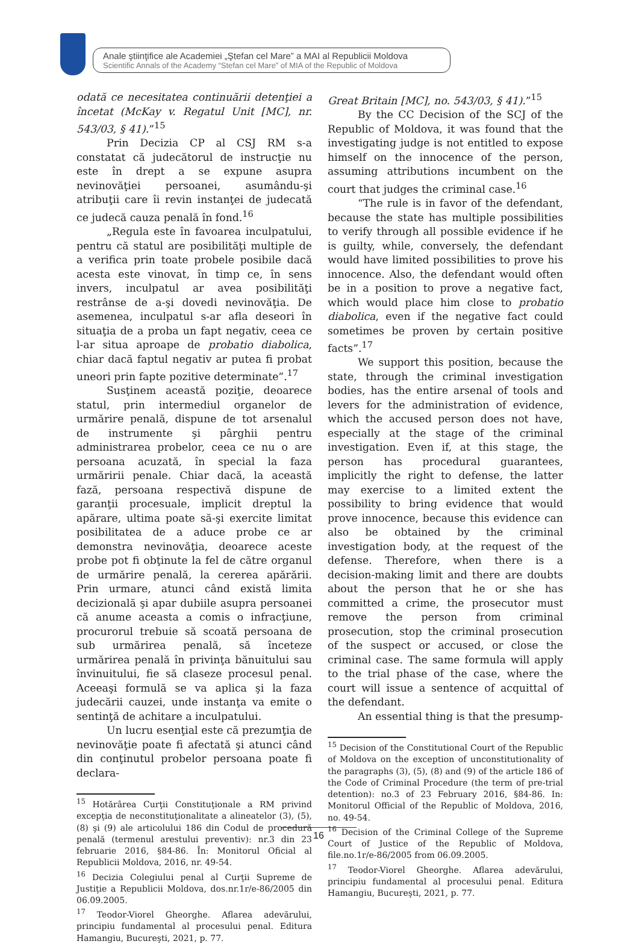Anale ştiinţifice ale Academiei „Ştefan cel Mare” a MAI al Republicii Moldova
Scientific Annals of the Academy “Stefan cel Mare” of MIA of the Republic of Moldova
odată ce necesitatea continuării detenţiei a încetat (McKay v. Regatul Unit [MC], nr. 543/03, § 41).”<sup>15</sup>
Prin Decizia CP al CSJ RM s-a constatat că judecătorul de instrucţie nu este în drept a se expune asupra nevinovăţiei persoanei, asumându-şi atribuţii care îi revin instanţei de judecată ce judecă cauza penală în fond.<sup>16</sup>
„Regula este în favoarea inculpatului, pentru că statul are posibilităţi multiple de a verifica prin toate probele posibile dacă acesta este vinovat, în timp ce, în sens invers, inculpatul ar avea posibilităţi restrânse de a-şi dovedi nevinovăţia. De asemenea, inculpatul s-ar afla deseori în situaţia de a proba un fapt negativ, ceea ce l-ar situa aproape de probatio diabolica, chiar dacă faptul negativ ar putea fi probat uneori prin fapte pozitive determinate”.<sup>17</sup>
Susţinem această poziţie, deoarece statul, prin intermediul organelor de urmărire penală, dispune de tot arsenalul de instrumente şi pârghii pentru administrarea probelor, ceea ce nu o are persoana acuzată, în special la faza urmăririi penale. Chiar dacă, la această fază, persoana respectivă dispune de garanţii procesuale, implicit dreptul la apărare, ultima poate să-şi exercite limitat posibilitatea de a aduce probe ce ar demonstra nevinovăţia, deoarece aceste probe pot fi obţinute la fel de către organul de urmărire penală, la cererea apărării. Prin urmare, atunci când există limita decizională şi apar dubiile asupra persoanei că anume aceasta a comis o infracţiune, procurorul trebuie să scoată persoana de sub urmărirea penală, să înceteze urmărirea penală în privinţa bănuitului sau învinuitului, fie să claseze procesul penal. Aceeaşi formulă se va aplica şi la faza judecării cauzei, unde instanţa va emite o sentinţă de achitare a inculpatului.
Un lucru esenţial este că prezumţia de nevinovăţie poate fi afectată şi atunci când din conţinutul probelor persoana poate fi declara-
<sup>15</sup> Hotărârea Curţii Constituţionale a RM privind excepţia de neconstituţionalitate a alineatelor (3), (5), (8) şi (9) ale articolului 186 din Codul de procedură penală (termenul arestului preventiv): nr.3 din 23 februarie 2016, §84-86. În: Monitorul Oficial al Republicii Moldova, 2016, nr. 49-54.
<sup>16</sup> Decizia Colegiului penal al Curţii Supreme de Justiţie a Republicii Moldova, dos.nr.1r/e-86/2005 din 06.09.2005.
<sup>17</sup> Teodor-Viorel Gheorghe. Aflarea adevărului, principiu fundamental al procesului penal. Editura Hamangiu, Bucureşti, 2021, p. 77.
Great Britain [MC], no. 543/03, § 41).”<sup>15</sup>
By the CC Decision of the SCJ of the Republic of Moldova, it was found that the investigating judge is not entitled to expose himself on the innocence of the person, assuming attributions incumbent on the court that judges the criminal case.<sup>16</sup>
“The rule is in favor of the defendant, because the state has multiple possibilities to verify through all possible evidence if he is guilty, while, conversely, the defendant would have limited possibilities to prove his innocence. Also, the defendant would often be in a position to prove a negative fact, which would place him close to probatio diabolica, even if the negative fact could sometimes be proven by certain positive facts”.<sup>17</sup>
We support this position, because the state, through the criminal investigation bodies, has the entire arsenal of tools and levers for the administration of evidence, which the accused person does not have, especially at the stage of the criminal investigation. Even if, at this stage, the person has procedural guarantees, implicitly the right to defense, the latter may exercise to a limited extent the possibility to bring evidence that would prove innocence, because this evidence can also be obtained by the criminal investigation body, at the request of the defense. Therefore, when there is a decision-making limit and there are doubts about the person that he or she has committed a crime, the prosecutor must remove the person from criminal prosecution, stop the criminal prosecution of the suspect or accused, or close the criminal case. The same formula will apply to the trial phase of the case, where the court will issue a sentence of acquittal of the defendant.
An essential thing is that the presump-
<sup>15</sup> Decision of the Constitutional Court of the Republic of Moldova on the exception of unconstitutionality of the paragraphs (3), (5), (8) and (9) of the article 186 of the Code of Criminal Procedure (the term of pre-trial detention): no.3 of 23 February 2016, §84-86. In: Monitorul Official of the Republic of Moldova, 2016, no. 49-54.
<sup>16</sup> Decision of the Criminal College of the Supreme Court of Justice of the Republic of Moldova, file.no.1r/e-86/2005 from 06.09.2005.
<sup>17</sup> Teodor-Viorel Gheorghe. Aflarea adevărului, principiu fundamental al procesului penal. Editura Hamangiu, Bucureşti, 2021, p. 77.
16